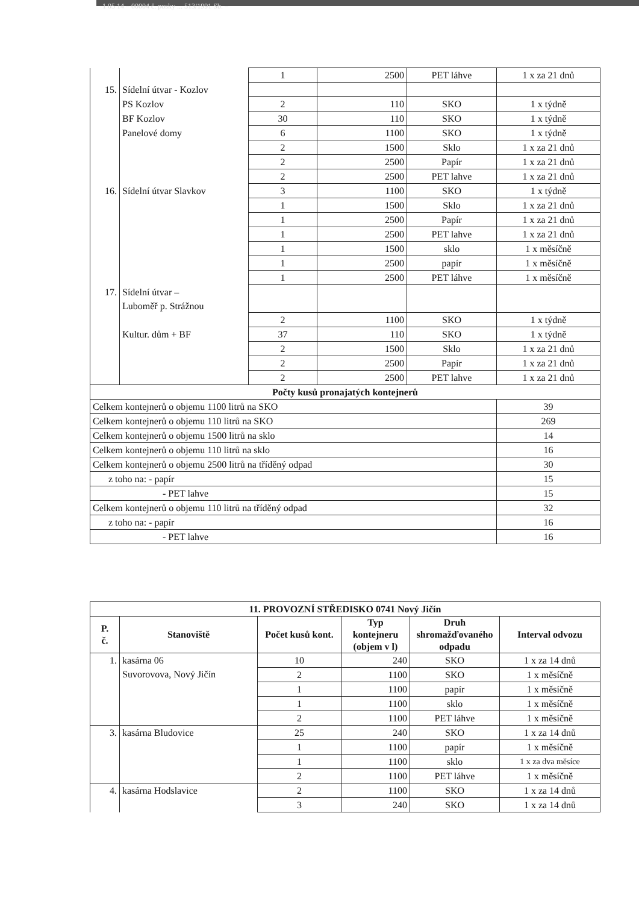1 05 14 – 00004 č. posky ... 513/1991 Sb. –
| | | 1 | 2500 | PET láhve | 1 x za 21 dnů |
| 15. | Sídelní útvar - Kozlov | | | | |
| | PS Kozlov | 2 | 110 | SKO | 1 x týdně |
| | BF Kozlov | 30 | 110 | SKO | 1 x týdně |
| | Panelové domy | 6 | 1100 | SKO | 1 x týdně |
| | | 2 | 1500 | Sklo | 1 x za 21 dnů |
| | | 2 | 2500 | Papír | 1 x za 21 dnů |
| | | 2 | 2500 | PET lahve | 1 x za 21 dnů |
| 16. | Sídelní útvar Slavkov | 3 | 1100 | SKO | 1 x týdně |
| | | 1 | 1500 | Sklo | 1 x za 21 dnů |
| | | 1 | 2500 | Papír | 1 x za 21 dnů |
| | | 1 | 2500 | PET lahve | 1 x za 21 dnů |
| | | 1 | 1500 | sklo | 1 x měsíčně |
| | | 1 | 2500 | papír | 1 x měsíčně |
| | | 1 | 2500 | PET láhve | 1 x měsíčně |
| 17. | Sídelní útvar – Luboměř p. Strážnou | | | | |
| | | 2 | 1100 | SKO | 1 x týdně |
| | Kultur. dům + BF | 37 | 110 | SKO | 1 x týdně |
| | | 2 | 1500 | Sklo | 1 x za 21 dnů |
| | | 2 | 2500 | Papír | 1 x za 21 dnů |
| | | 2 | 2500 | PET lahve | 1 x za 21 dnů |
| Počty kusů pronajatých kontejnerů | | | | | |
| Celkem kontejnerů o objemu 1100 litrů na SKO | | | | | 39 |
| Celkem kontejnerů o objemu 110 litrů na SKO | | | | | 269 |
| Celkem kontejnerů o objemu 1500 litrů na sklo | | | | | 14 |
| Celkem kontejnerů o objemu 110 litrů na sklo | | | | | 16 |
| Celkem kontejnerů o objemu 2500 litrů na tříděný odpad | | | | | 30 |
| z toho na: - papír | | | | | 15 |
| - PET lahve | | | | | 15 |
| Celkem kontejnerů o objemu 110 litrů na tříděný odpad | | | | | 32 |
| z toho na: - papír | | | | | 16 |
| - PET lahve | | | | | 16 |
| 11. PROVOZNÍ STŘEDISKO 0741 Nový Jičín | | | | | |
| --- | --- | --- | --- | --- | --- |
| P. č. | Stanoviště | Počet kusů kont. | Typ kontejneru (objem v l) | Druh shromažďovaného odpadu | Interval odvozu |
| 1. | kasárna 06 Suvorovova, Nový Jičín | 10 | 240 | SKO | 1 x za 14 dnů |
| | | 2 | 1100 | SKO | 1 x měsíčně |
| | | 1 | 1100 | papír | 1 x měsíčně |
| | | 1 | 1100 | sklo | 1 x měsíčně |
| | | 2 | 1100 | PET láhve | 1 x měsíčně |
| 3. | kasárna Bludovice | 25 | 240 | SKO | 1 x za 14 dnů |
| | | 1 | 1100 | papír | 1 x měsíčně |
| | | 1 | 1100 | sklo | 1 x za dva měsíce |
| | | 2 | 1100 | PET láhve | 1 x měsíčně |
| 4. | kasárna Hodslavice | 2 | 1100 | SKO | 1 x za 14 dnů |
| | | 3 | 240 | SKO | 1 x za 14 dnů |